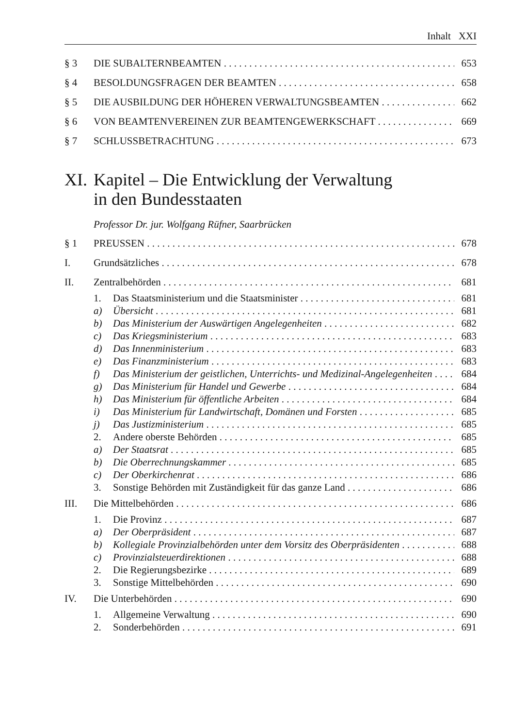Inhalt XXI
§ 3 DIE SUBALTERNBEAMTEN 653
§ 4 BESOLDUNGSFRAGEN DER BEAMTEN 658
§ 5 DIE AUSBILDUNG DER HÖHEREN VERWALTUNGSBEAMTEN 662
§ 6 VON BEAMTENVEREINEN ZUR BEAMTENGEWERKSCHAFT 669
§ 7 SCHLUSSBETRACHTUNG 673
XI. Kapitel – Die Entwicklung der Verwaltung
in den Bundesstaaten
Professor Dr. jur. Wolfgang Rüfner, Saarbrücken
§ 1 PREUSSEN 678
I. Grundsätzliches 678
II. Zentralbehörden 681
1. Das Staatsministerium und die Staatsminister 681
a) Übersicht 681
b) Das Ministerium der Auswärtigen Angelegenheiten 682
c) Das Kriegsministerium 683
d) Das Innenministerium 683
e) Das Finanzministerium 683
f) Das Ministerium der geistlichen, Unterrichts- und Medizinal-Angelegenheiten 684
g) Das Ministerium für Handel und Gewerbe 684
h) Das Ministerium für öffentliche Arbeiten 684
i) Das Ministerium für Landwirtschaft, Domänen und Forsten 685
j) Das Justizministerium 685
2. Andere oberste Behörden 685
a) Der Staatsrat 685
b) Die Oberrechnungskammer 685
c) Der Oberkirchenrat 686
3. Sonstige Behörden mit Zuständigkeit für das ganze Land 686
III. Die Mittelbehörden 686
1. Die Provinz 687
a) Der Oberpräsident 687
b) Kollegiale Provinzialbehörden unter dem Vorsitz des Oberpräsidenten 688
c) Provinzialsteuerdirektionen 688
2. Die Regierungsbezirke 689
3. Sonstige Mittelbehörden 690
IV. Die Unterbehörden 690
1. Allgemeine Verwaltung 690
2. Sonderbehörden 691